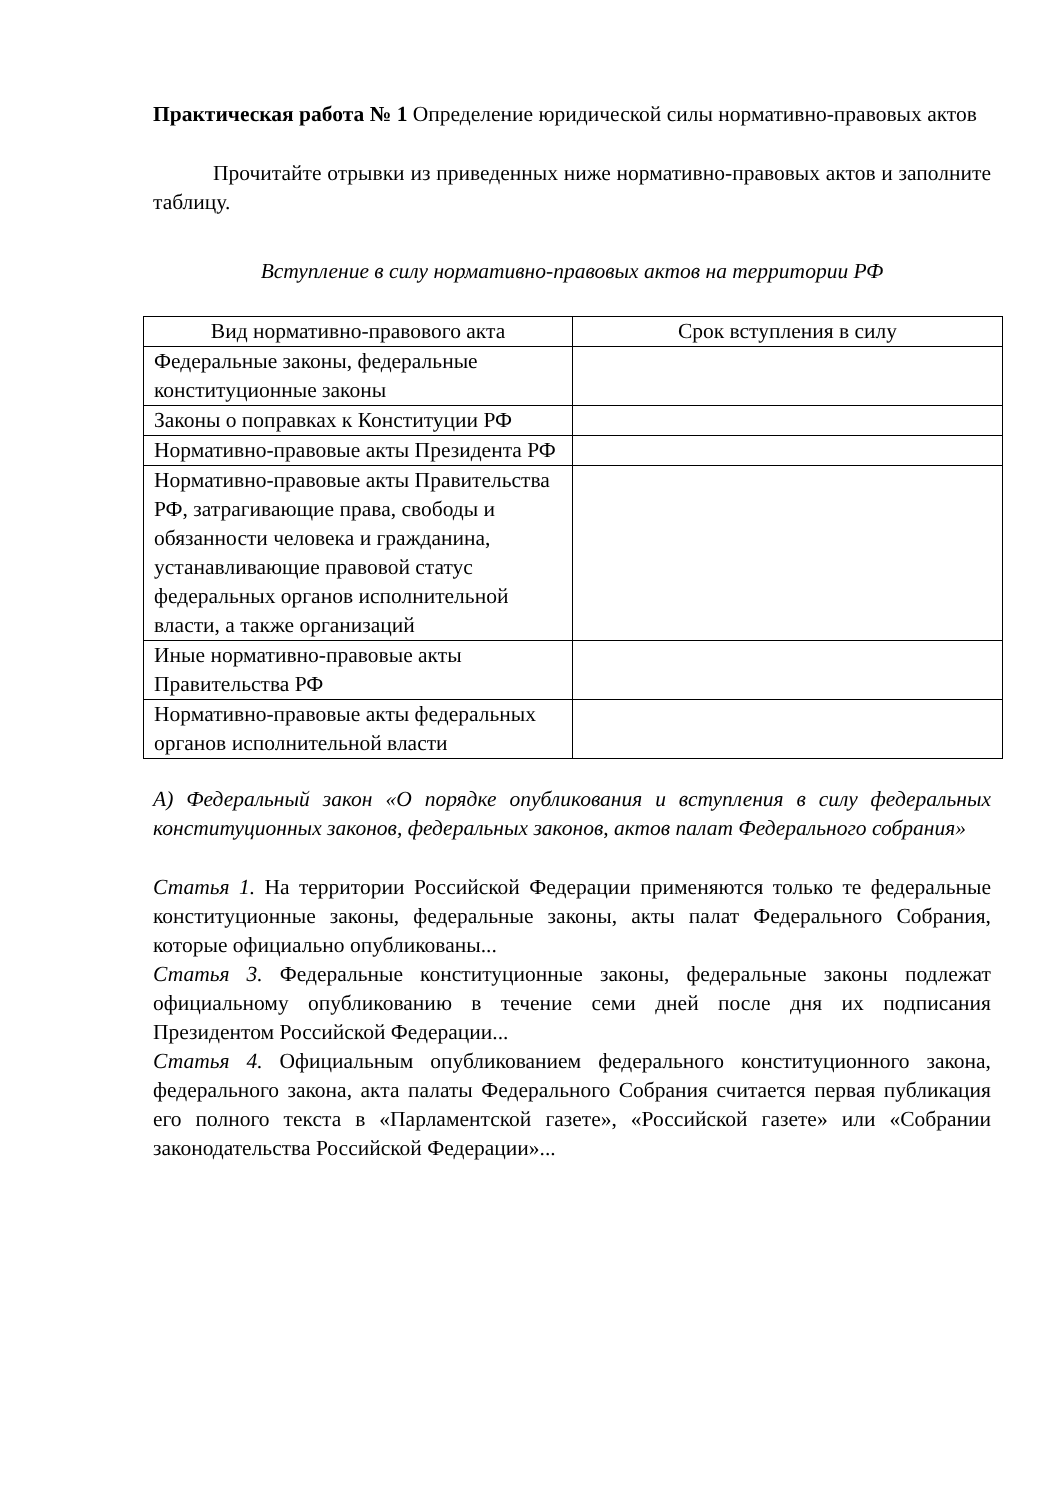Практическая работа № 1 Определение юридической силы нормативно-правовых актов
Прочитайте отрывки из приведенных ниже нормативно-правовых актов и заполните таблицу.
Вступление в силу нормативно-правовых актов на территории РФ
| Вид нормативно-правового акта | Срок вступления в силу |
| --- | --- |
| Федеральные законы, федеральные конституционные законы | |
| Законы о поправках к Конституции РФ | |
| Нормативно-правовые акты Президента РФ | |
| Нормативно-правовые акты Правительства РФ, затрагивающие права, свободы и обязанности человека и гражданина, устанавливающие правовой статус федеральных органов исполнительной власти, а также организаций | |
| Иные нормативно-правовые акты Правительства РФ | |
| Нормативно-правовые акты федеральных органов исполнительной власти | |
А) Федеральный закон «О порядке опубликования и вступления в силу федеральных конституционных законов, федеральных законов, актов палат Федерального собрания»
Статья 1. На территории Российской Федерации применяются только те федеральные конституционные законы, федеральные законы, акты палат Федерального Собрания, которые официально опубликованы...
Статья 3. Федеральные конституционные законы, федеральные законы подлежат официальному опубликованию в течение семи дней после дня их подписания Президентом Российской Федерации...
Статья 4. Официальным опубликованием федерального конституционного закона, федерального закона, акта палаты Федерального Собрания считается первая публикация его полного текста в «Парламентской газете», «Российской газете» или «Собрании законодательства Российской Федерации»...